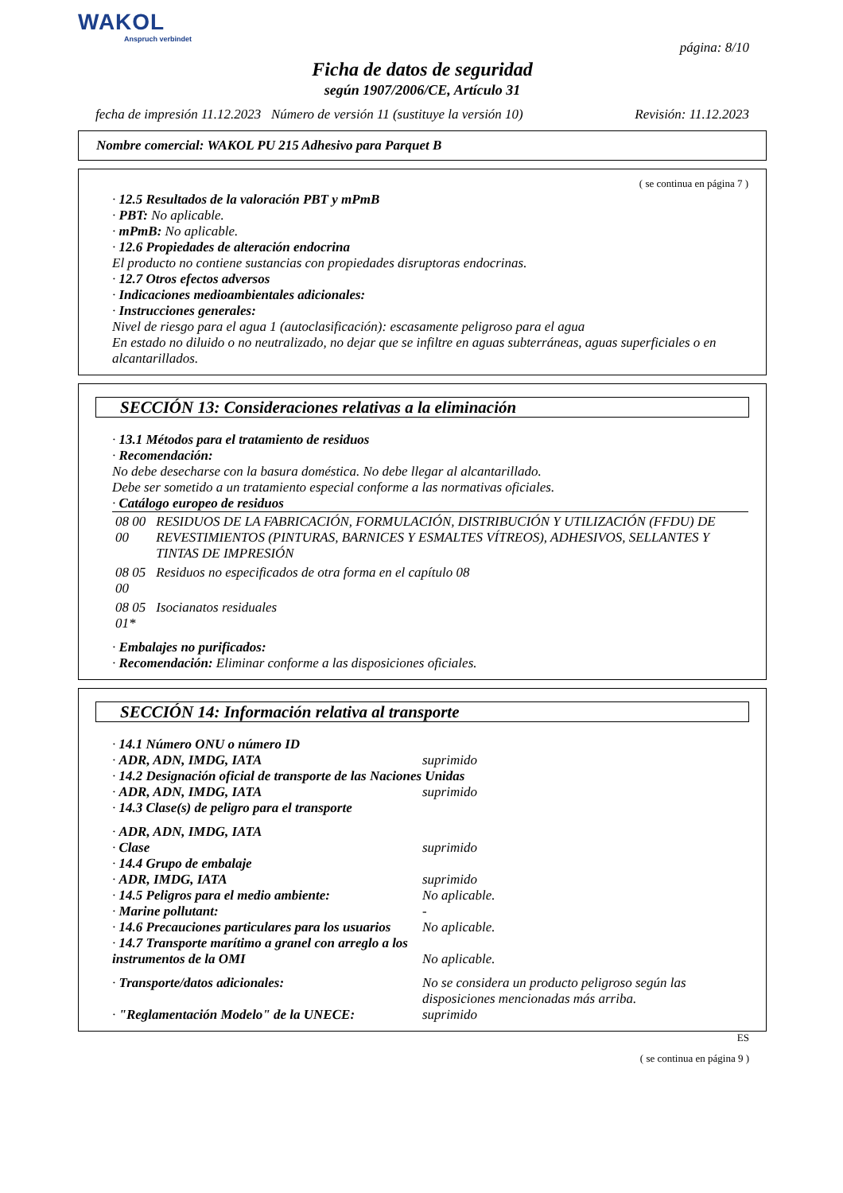WAKOL
Anspruch verbindet
página: 8/10
Ficha de datos de seguridad
según 1907/2006/CE, Artículo 31
fecha de impresión 11.12.2023 Número de versión 11 (sustituye la versión 10) Revisión: 11.12.2023
Nombre comercial: WAKOL PU 215 Adhesivo para Parquet B
( se continua en página 7 )
· 12.5 Resultados de la valoración PBT y mPmB
· PBT: No aplicable.
· mPmB: No aplicable.
· 12.6 Propiedades de alteración endocrina
El producto no contiene sustancias con propiedades disruptoras endocrinas.
· 12.7 Otros efectos adversos
· Indicaciones medioambientales adicionales:
· Instrucciones generales:
Nivel de riesgo para el agua 1 (autoclasificación): escasamente peligroso para el agua
En estado no diluido o no neutralizado, no dejar que se infiltre en aguas subterráneas, aguas superficiales o en alcantarillados.
SECCIÓN 13: Consideraciones relativas a la eliminación
· 13.1 Métodos para el tratamiento de residuos
· Recomendación:
No debe desecharse con la basura doméstica. No debe llegar al alcantarillado.
Debe ser sometido a un tratamiento especial conforme a las normativas oficiales.
· Catálogo europeo de residuos
| 08 00 00 | RESIDUOS DE LA FABRICACIÓN, FORMULACIÓN, DISTRIBUCIÓN Y UTILIZACIÓN (FFDU) DE REVESTIMIENTOS (PINTURAS, BARNICES Y ESMALTES VÍTREOS), ADHESIVOS, SELLANTES Y TINTAS DE IMPRESIÓN |
| 08 05 00 | Residuos no especificados de otra forma en el capítulo 08 |
| 08 05 01* | Isocianatos residuales |
· Embalajes no purificados:
· Recomendación: Eliminar conforme a las disposiciones oficiales.
SECCIÓN 14: Información relativa al transporte
| · 14.1 Número ONU o número ID | |
| · ADR, ADN, IMDG, IATA | suprimido |
| · 14.2 Designación oficial de transporte de las Naciones Unidas | |
| · ADR, ADN, IMDG, IATA | suprimido |
| · 14.3 Clase(s) de peligro para el transporte | |
| · ADR, ADN, IMDG, IATA | |
| · Clase | suprimido |
| · 14.4 Grupo de embalaje | |
| · ADR, IMDG, IATA | suprimido |
| · 14.5 Peligros para el medio ambiente: | No aplicable. |
| · Marine pollutant: | - |
| · 14.6 Precauciones particulares para los usuarios | No aplicable. |
| · 14.7 Transporte marítimo a granel con arreglo a los instrumentos de la OMI | No aplicable. |
| · Transporte/datos adicionales: | No se considera un producto peligroso según las disposiciones mencionadas más arriba. |
| · "Reglamentación Modelo" de la UNECE: | suprimido |
ES
( se continua en página 9 )